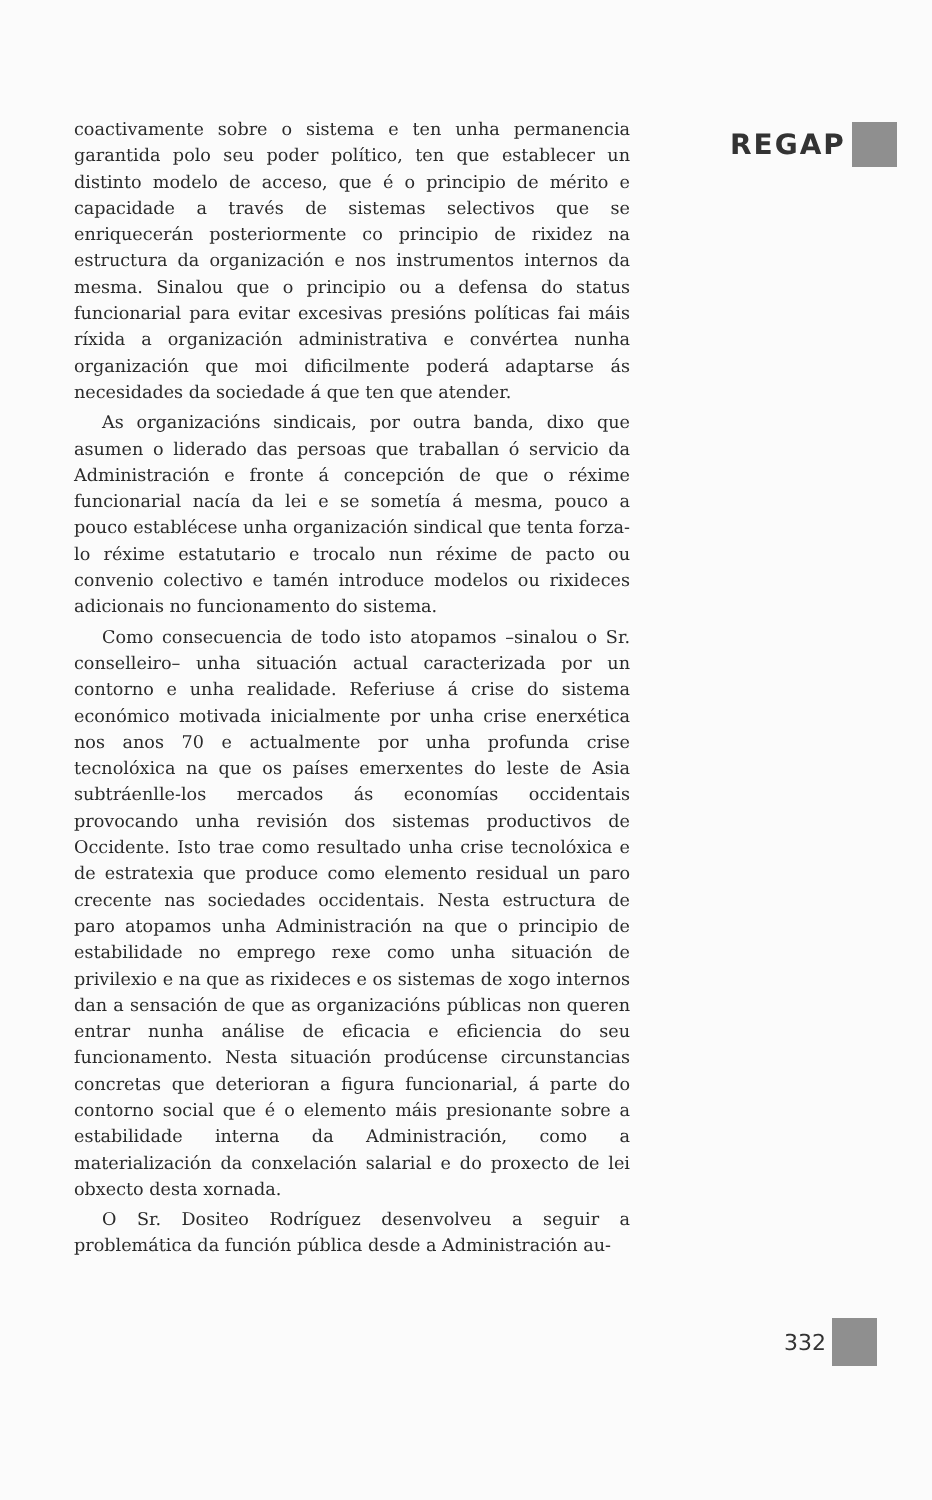REGAP
coactivamente sobre o sistema e ten unha permanencia garantida polo seu poder político, ten que establecer un distinto modelo de acceso, que é o principio de mérito e capacidade a través de sistemas selectivos que se enriquecerán posteriormente co principio de rixidez na estructura da organización e nos instrumentos internos da mesma. Sinalou que o principio ou a defensa do status funcionarial para evitar excesivas presións políticas fai máis ríxida a organización administrativa e convértea nunha organización que moi dificilmente poderá adaptarse ás necesidades da sociedade á que ten que atender.
As organizacións sindicais, por outra banda, dixo que asumen o liderado das persoas que traballan ó servicio da Administración e fronte á concepción de que o réxime funcionarial nacía da lei e se sometía á mesma, pouco a pouco establécese unha organización sindical que tenta forza-lo réxime estatutario e trocalo nun réxime de pacto ou convenio colectivo e tamén introduce modelos ou rixideces adicionais no funcionamento do sistema.
Como consecuencia de todo isto atopamos –sinalou o Sr. conselleiro– unha situación actual caracterizada por un contorno e unha realidade. Referiuse á crise do sistema económico motivada inicialmente por unha crise enerxética nos anos 70 e actualmente por unha profunda crise tecnolóxica na que os países emerxentes do leste de Asia subtráenlle-los mercados ás economías occidentais provocando unha revisión dos sistemas productivos de Occidente. Isto trae como resultado unha crise tecnolóxica e de estratexia que produce como elemento residual un paro crecente nas sociedades occidentais. Nesta estructura de paro atopamos unha Administración na que o principio de estabilidade no emprego rexe como unha situación de privilexio e na que as rixideces e os sistemas de xogo internos dan a sensación de que as organizacións públicas non queren entrar nunha análise de eficacia e eficiencia do seu funcionamento. Nesta situación prodúcense circunstancias concretas que deterioran a figura funcionarial, á parte do contorno social que é o elemento máis presionante sobre a estabilidade interna da Administración, como a materialización da conxelación salarial e do proxecto de lei obxecto desta xornada.
O Sr. Dositeo Rodríguez desenvolveu a seguir a problemática da función pública desde a Administración au-
332